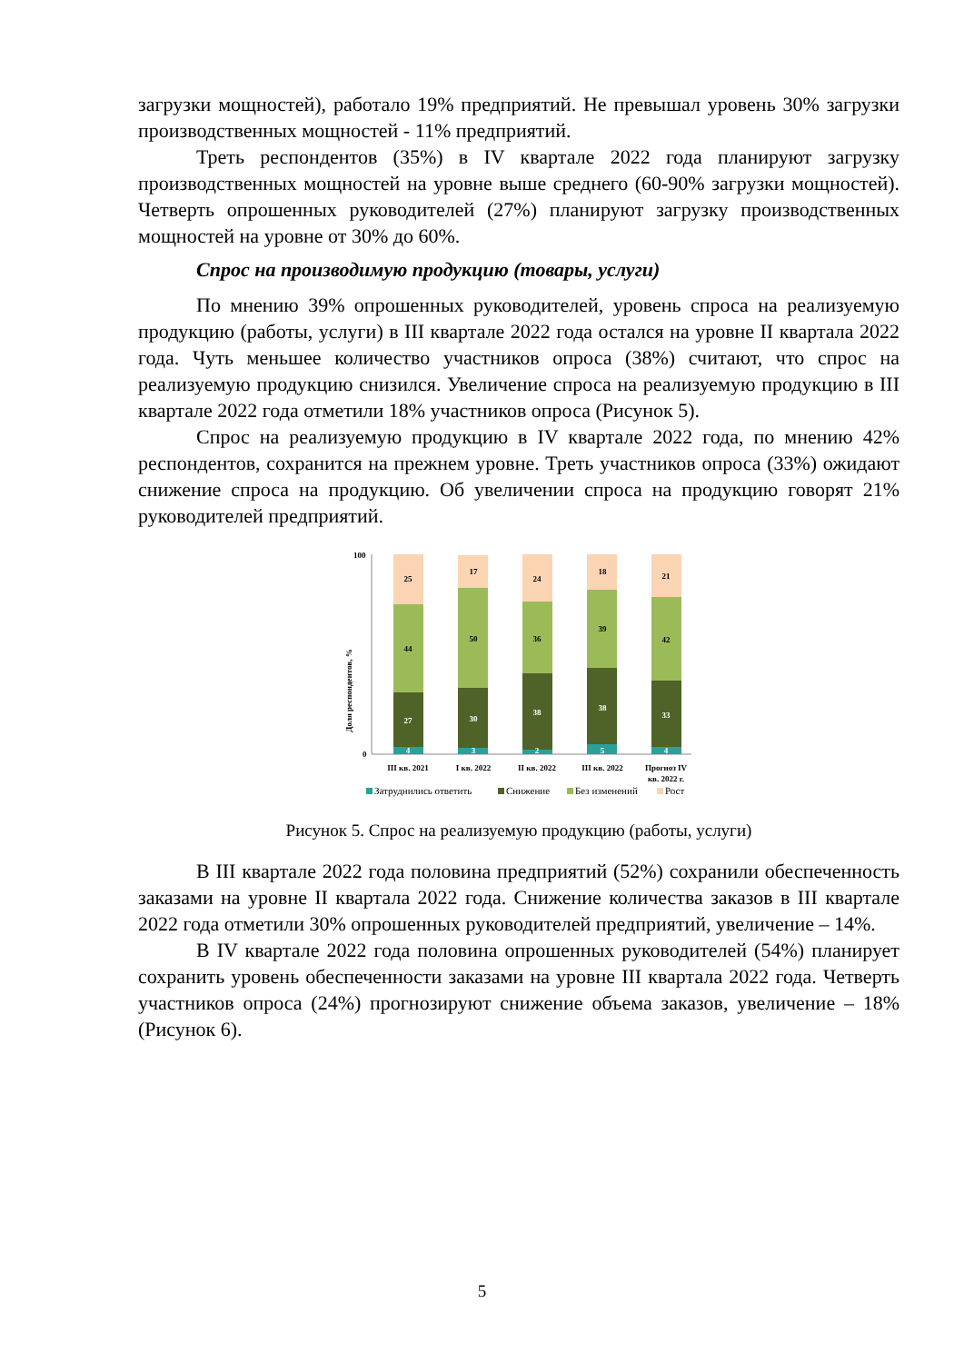загрузки мощностей), работало 19% предприятий. Не превышал уровень 30% загрузки производственных мощностей - 11% предприятий.
Треть респондентов (35%) в IV квартале 2022 года планируют загрузку производственных мощностей на уровне выше среднего (60-90% загрузки мощностей). Четверть опрошенных руководителей (27%) планируют загрузку производственных мощностей на уровне от 30% до 60%.
Спрос на производимую продукцию (товары, услуги)
По мнению 39% опрошенных руководителей, уровень спроса на реализуемую продукцию (работы, услуги) в III квартале 2022 года остался на уровне II квартала 2022 года. Чуть меньшее количество участников опроса (38%) считают, что спрос на реализуемую продукцию снизился. Увеличение спроса на реализуемую продукцию в III квартале 2022 года отметили 18% участников опроса (Рисунок 5).
Спрос на реализуемую продукцию в IV квартале 2022 года, по мнению 42% респондентов, сохранится на прежнем уровне. Треть участников опроса (33%) ожидают снижение спроса на продукцию. Об увеличении спроса на продукцию говорят 21% руководителей предприятий.
Доля респондентов, %
100
0
4
27
44
25
3
30
50
17
2
38
36
24
5
38
39
18
4
33
42
21
III кв. 2021
I кв. 2022
II кв. 2022
III кв. 2022
Прогноз IV
кв. 2022 г.
Затруднились ответить
Снижение
Без изменений
Рост
Рисунок 5. Спрос на реализуемую продукцию (работы, услуги)
В III квартале 2022 года половина предприятий (52%) сохранили обеспеченность заказами на уровне II квартала 2022 года. Снижение количества заказов в III квартале 2022 года отметили 30% опрошенных руководителей предприятий, увеличение – 14%.
В IV квартале 2022 года половина опрошенных руководителей (54%) планирует сохранить уровень обеспеченности заказами на уровне III квартала 2022 года. Четверть участников опроса (24%) прогнозируют снижение объема заказов, увеличение – 18% (Рисунок 6).
5